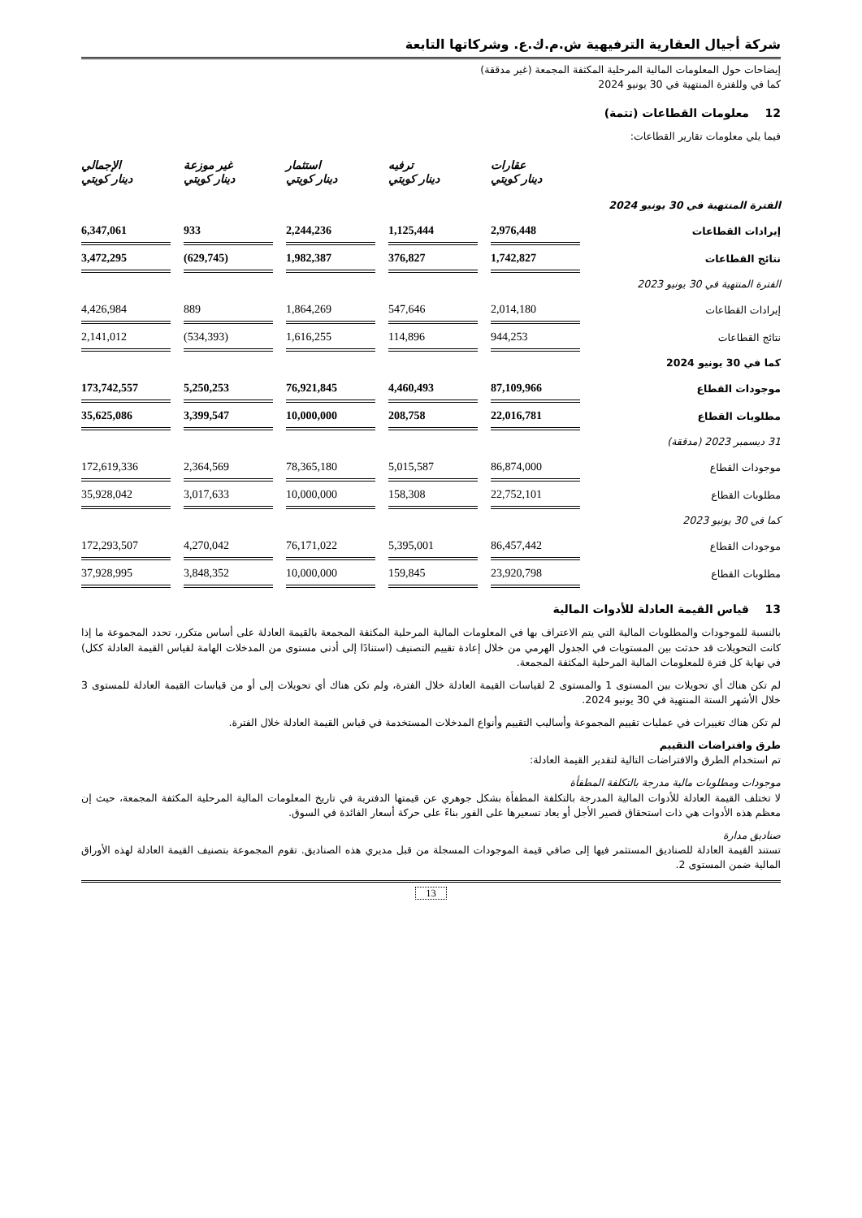شركة أجيال العقارية الترفيهية ش.م.ك.ع. وشركاتها التابعة
إيضاحات حول المعلومات المالية المرحلية المكثفة المجمعة (غير مدققة)
كما في وللفترة المنتهية في 30 يونيو 2024
12 معلومات القطاعات (تتمة)
فيما يلي معلومات تقارير القطاعات:
| | عقارات دينار كويتي | | ترفيه دينار كويتي | | استثمار دينار كويتي | | غير موزعة دينار كويتي | | الإجمالي دينار كويتي |
| --- | --- | --- | --- | --- | --- | --- | --- | --- | --- |
| الفترة المنتهية في 30 يونيو 2024 | | | | | | | | | |
| إيرادات القطاعات | 2,976,448 | | 1,125,444 | | 2,244,236 | | 933 | | 6,347,061 |
| نتائج القطاعات | 1,742,827 | | 376,827 | | 1,982,387 | | (629,745) | | 3,472,295 |
| الفترة المنتهية في 30 يونيو 2023 | | | | | | | | | |
| إيرادات القطاعات | 2,014,180 | | 547,646 | | 1,864,269 | | 889 | | 4,426,984 |
| نتائج القطاعات | 944,253 | | 114,896 | | 1,616,255 | | (534,393) | | 2,141,012 |
| كما في 30 يونيو 2024 | | | | | | | | | |
| موجودات القطاع | 87,109,966 | | 4,460,493 | | 76,921,845 | | 5,250,253 | | 173,742,557 |
| مطلوبات القطاع | 22,016,781 | | 208,758 | | 10,000,000 | | 3,399,547 | | 35,625,086 |
| 31 ديسمبر 2023 (مدققة) | | | | | | | | | |
| موجودات القطاع | 86,874,000 | | 5,015,587 | | 78,365,180 | | 2,364,569 | | 172,619,336 |
| مطلوبات القطاع | 22,752,101 | | 158,308 | | 10,000,000 | | 3,017,633 | | 35,928,042 |
| كما في 30 يونيو 2023 | | | | | | | | | |
| موجودات القطاع | 86,457,442 | | 5,395,001 | | 76,171,022 | | 4,270,042 | | 172,293,507 |
| مطلوبات القطاع | 23,920,798 | | 159,845 | | 10,000,000 | | 3,848,352 | | 37,928,995 |
13 قياس القيمة العادلة للأدوات المالية
بالنسبة للموجودات والمطلوبات المالية التي يتم الاعتراف بها في المعلومات المالية المرحلية المكثفة المجمعة بالقيمة العادلة على أساس متكرر، تحدد المجموعة ما إذا كانت التحويلات قد حدثت بين المستويات في الجدول الهرمي من خلال إعادة تقييم التصنيف (استنادًا إلى أدنى مستوى من المدخلات الهامة لقياس القيمة العادلة ككل) في نهاية كل فترة للمعلومات المالية المرحلية المكثفة المجمعة.
لم تكن هناك أي تحويلات بين المستوى 1 والمستوى 2 لقياسات القيمة العادلة خلال الفترة، ولم تكن هناك أي تحويلات إلى أو من قياسات القيمة العادلة للمستوى 3 خلال الأشهر الستة المنتهية في 30 يونيو 2024.
لم تكن هناك تغييرات في عمليات تقييم المجموعة وأساليب التقييم وأنواع المدخلات المستخدمة في قياس القيمة العادلة خلال الفترة.
طرق وافتراضات التقييم
تم استخدام الطرق والافتراضات التالية لتقدير القيمة العادلة:
موجودات ومطلوبات مالية مدرجة بالتكلفة المطفأة
لا تختلف القيمة العادلة للأدوات المالية المدرجة بالتكلفة المطفأة بشكل جوهري عن قيمتها الدفترية في تاريخ المعلومات المالية المرحلية المكثفة المجمعة، حيث إن معظم هذه الأدوات هي ذات استحقاق قصير الأجل أو يعاد تسعيرها على الفور بناءً على حركة أسعار الفائدة في السوق.
صناديق مدارة
تستند القيمة العادلة للصناديق المستثمر فيها إلى صافي قيمة الموجودات المسجلة من قبل مديري هذه الصناديق. تقوم المجموعة بتصنيف القيمة العادلة لهذه الأوراق المالية ضمن المستوى 2.
13